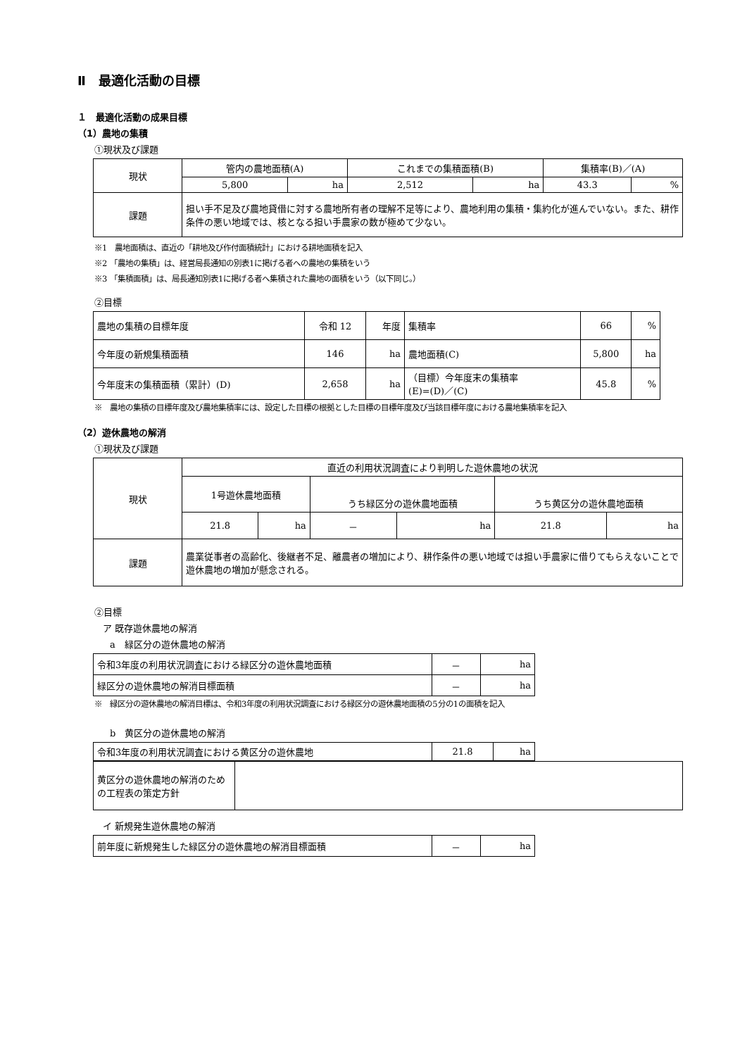Ⅱ　最適化活動の目標
１　最適化活動の成果目標
（1）農地の集積
①現状及び課題
| 現状 | 管内の農地面積(A) | | これまでの集積面積(B) | | 集積率(B)／(A) | |
| | 5,800 | ha | 2,512 | ha | 43.3 | % |
| 課題 | 担い手不足及び農地貸借に対する農地所有者の理解不足等により、農地利用の集積・集約化が進んでいない。また、耕作条件の悪い地域では、核となる担い手農家の数が極めて少ない。 | | | | | |
※1　農地面積は、直近の「耕地及び作付面積統計」における耕地面積を記入
※2 「農地の集積」は、経営局長通知の別表1に掲げる者への農地の集積をいう
※3 「集積面積」は、局長通知別表1に掲げる者へ集積された農地の面積をいう（以下同じ。）
②目標
| 農地の集積の目標年度 | 令和 12 | 年度 | 集積率 | 66 | % |
| 今年度の新規集積面積 | 146 | ha | 農地面積(C) | 5,800 | ha |
| 今年度末の集積面積（累計）(D) | 2,658 | ha | （目標）今年度末の集積率 (E)=(D)／(C) | 45.8 | % |
※　農地の集積の目標年度及び農地集積率には、設定した目標の根拠とした目標の目標年度及び当該目標年度における農地集積率を記入
（2）遊休農地の解消
①現状及び課題
| 現状 | 直近の利用状況調査により判明した遊休農地の状況 | | | | | |
| | 1号遊休農地面積 | | うち緑区分の遊休農地面積 | | うち黄区分の遊休農地面積 | |
| | 21.8 | ha | － | ha | 21.8 | ha |
| 課題 | 農業従事者の高齢化、後継者不足、離農者の増加により、耕作条件の悪い地域では担い手農家に借りてもらえないことで遊休農地の増加が懸念される。 | | | | | |
②目標
ア 既存遊休農地の解消
a　緑区分の遊休農地の解消
| 令和3年度の利用状況調査における緑区分の遊休農地面積 | － | ha |
| 緑区分の遊休農地の解消目標面積 | － | ha |
※　緑区分の遊休農地の解消目標は、令和3年度の利用状況調査における緑区分の遊休農地面積の5分の1の面積を記入
b　黄区分の遊休農地の解消
| 令和3年度の利用状況調査における黄区分の遊休農地 | 21.8 | ha |
| 黄区分の遊休農地の解消のための工程表の策定方針 | |
イ 新規発生遊休農地の解消
| 前年度に新規発生した緑区分の遊休農地の解消目標面積 | － | ha |